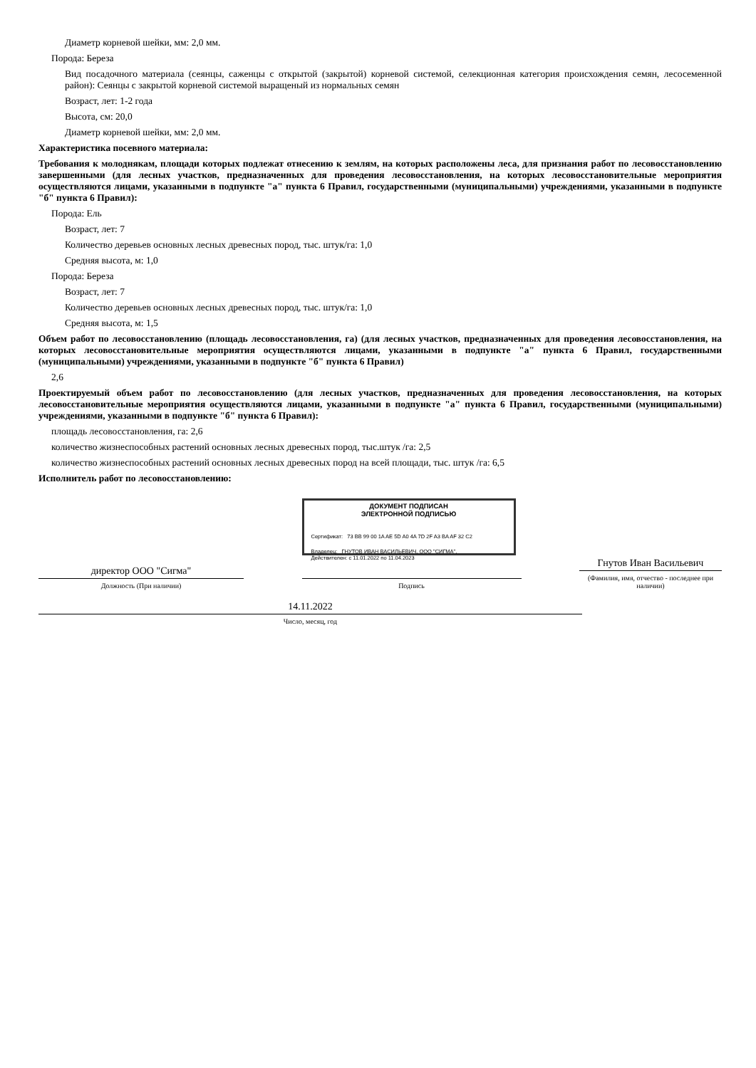Диаметр корневой шейки, мм: 2,0 мм.
Порода: Береза
Вид посадочного материала (сеянцы, саженцы с открытой (закрытой) корневой системой, селекционная категория происхождения семян, лесосеменной район): Сеянцы с закрытой корневой системой выращеный из нормальных семян
Возраст, лет: 1-2 года
Высота, см: 20,0
Диаметр корневой шейки, мм: 2,0 мм.
Характеристика посевного материала:
Требования к молоднякам, площади которых подлежат отнесению к землям, на которых расположены леса, для признания работ по лесовосстановлению завершенными (для лесных участков, предназначенных для проведения лесовосстановления, на которых лесовосстановительные мероприятия осуществляются лицами, указанными в подпункте "а" пункта 6 Правил, государственными (муниципальными) учреждениями, указанными в подпункте "б" пункта 6 Правил):
Порода: Ель
Возраст, лет: 7
Количество деревьев основных лесных древесных пород, тыс. штук/га: 1,0
Средняя высота, м: 1,0
Порода: Береза
Возраст, лет: 7
Количество деревьев основных лесных древесных пород, тыс. штук/га: 1,0
Средняя высота, м: 1,5
Объем работ по лесовосстановлению (площадь лесовосстановления, га) (для лесных участков, предназначенных для проведения лесовосстановления, на которых лесовосстановительные мероприятия осуществляются лицами, указанными в подпункте "а" пункта 6 Правил, государственными (муниципальными) учреждениями, указанными в подпункте "б" пункта 6 Правил)
2,6
Проектируемый объем работ по лесовосстановлению (для лесных участков, предназначенных для проведения лесовосстановления, на которых лесовосстановительные мероприятия осуществляются лицами, указанными в подпункте "а" пункта 6 Правил, государственными (муниципальными) учреждениями, указанными в подпункте "б" пункта 6 Правил):
площадь лесовосстановления, га: 2,6
количество жизнеспособных растений основных лесных древесных пород, тыс.штук /га: 2,5
количество жизнеспособных растений основных лесных древесных пород на всей площади, тыс. штук /га: 6,5
Исполнитель работ по лесовосстановлению:
директор ООО "Сигма"
Должность (При наличии)
ДОКУМЕНТ ПОДПИСАН
ЭЛЕКТРОННОЙ ПОДПИСЬЮ
Сертификат: 73 BB 99 00 1A AE 5D A0 4A 7D 2F A3 BA AF 32 C2
Владелец: ГНУТОВ ИВАН ВАСИЛЬЕВИЧ, ООО "СИГМА",
Действителен: с 11.01.2022 по 11.04.2023
Подпись
Гнутов Иван Васильевич
(Фамилия, имя, отчество - последнее при наличии)
14.11.2022
Число, месяц, год